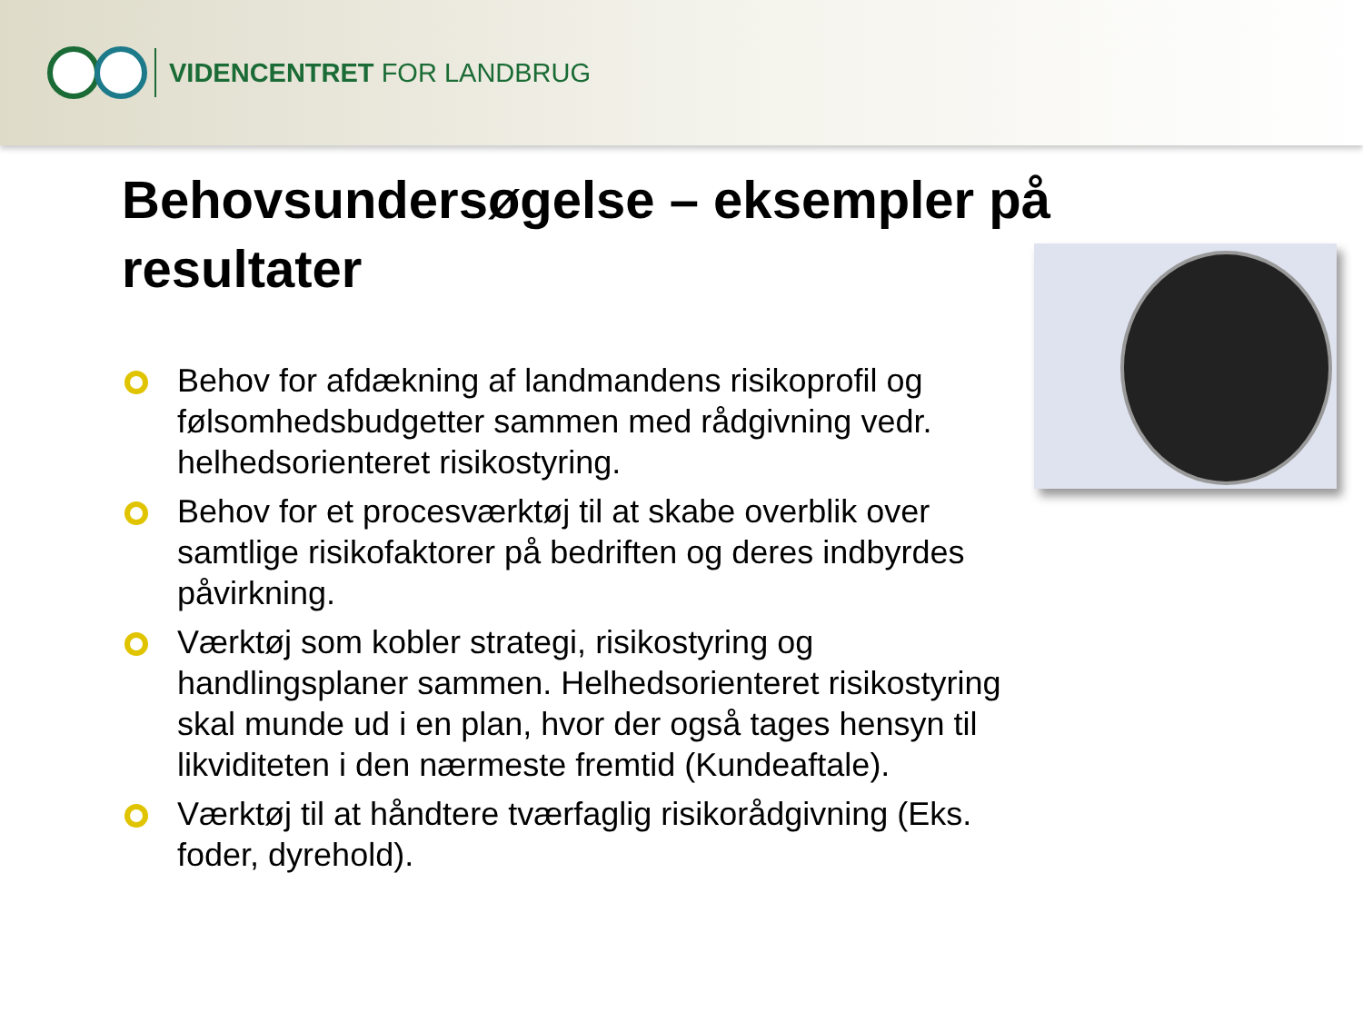VIDENCENTRET FOR LANDBRUG
Behovsundersøgelse – eksempler på resultater
Behov for afdækning af landmandens risikoprofil og følsomhedsbudgetter sammen med rådgivning vedr. helhedsorienteret risikostyring.
Behov for et procesværktøj til at skabe overblik over samtlige risikofaktorer på bedriften og deres indbyrdes påvirkning.
Værktøj som kobler strategi, risikostyring og handlingsplaner sammen. Helhedsorienteret risikostyring skal munde ud i en plan, hvor der også tages hensyn til likviditeten i den nærmeste fremtid (Kundeaftale).
Værktøj til at håndtere tværfaglig risikorådgivning (Eks. foder, dyrehold).